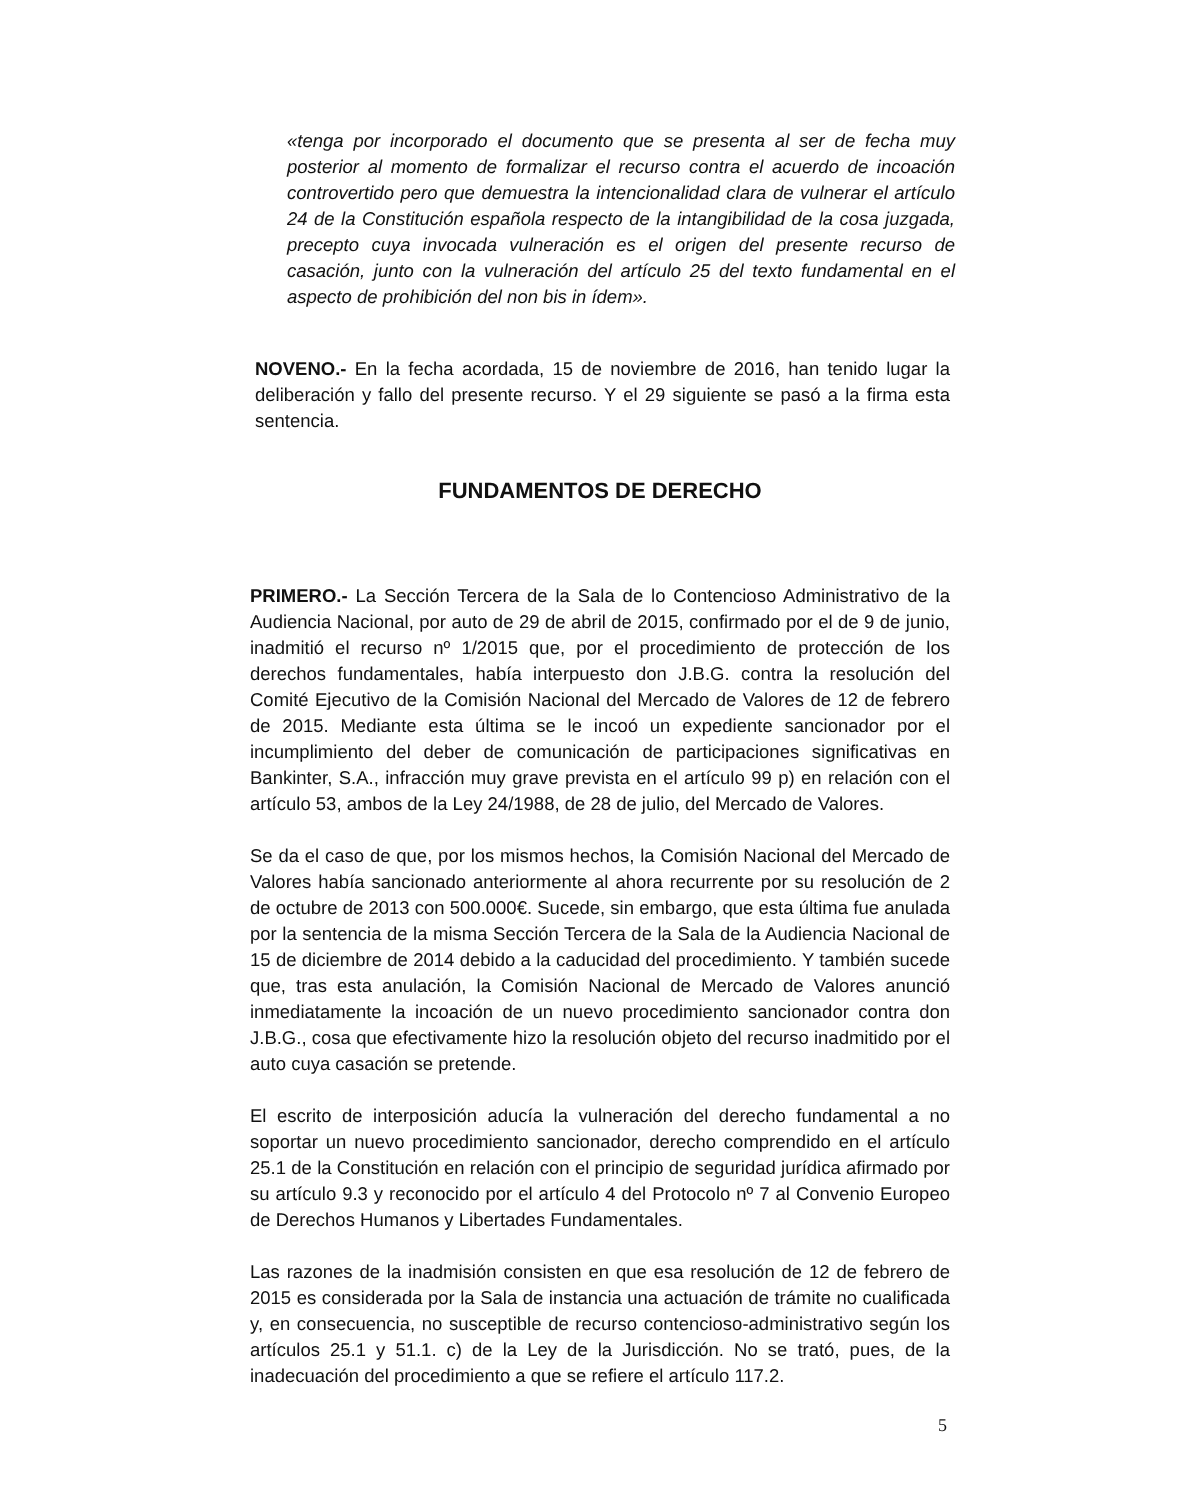«tenga por incorporado el documento que se presenta al ser de fecha muy posterior al momento de formalizar el recurso contra el acuerdo de incoación controvertido pero que demuestra la intencionalidad clara de vulnerar el artículo 24 de la Constitución española respecto de la intangibilidad de la cosa juzgada, precepto cuya invocada vulneración es el origen del presente recurso de casación, junto con la vulneración del artículo 25 del texto fundamental en el aspecto de prohibición del non bis in ídem».
NOVENO.- En la fecha acordada, 15 de noviembre de 2016, han tenido lugar la deliberación y fallo del presente recurso. Y el 29 siguiente se pasó a la firma esta sentencia.
FUNDAMENTOS DE DERECHO
PRIMERO.- La Sección Tercera de la Sala de lo Contencioso Administrativo de la Audiencia Nacional, por auto de 29 de abril de 2015, confirmado por el de 9 de junio, inadmitió el recurso nº 1/2015 que, por el procedimiento de protección de los derechos fundamentales, había interpuesto don J.B.G. contra la resolución del Comité Ejecutivo de la Comisión Nacional del Mercado de Valores de 12 de febrero de 2015. Mediante esta última se le incoó un expediente sancionador por el incumplimiento del deber de comunicación de participaciones significativas en Bankinter, S.A., infracción muy grave prevista en el artículo 99 p) en relación con el artículo 53, ambos de la Ley 24/1988, de 28 de julio, del Mercado de Valores.
Se da el caso de que, por los mismos hechos, la Comisión Nacional del Mercado de Valores había sancionado anteriormente al ahora recurrente por su resolución de 2 de octubre de 2013 con 500.000€. Sucede, sin embargo, que esta última fue anulada por la sentencia de la misma Sección Tercera de la Sala de la Audiencia Nacional de 15 de diciembre de 2014 debido a la caducidad del procedimiento. Y también sucede que, tras esta anulación, la Comisión Nacional de Mercado de Valores anunció inmediatamente la incoación de un nuevo procedimiento sancionador contra don J.B.G., cosa que efectivamente hizo la resolución objeto del recurso inadmitido por el auto cuya casación se pretende.
El escrito de interposición aducía la vulneración del derecho fundamental a no soportar un nuevo procedimiento sancionador, derecho comprendido en el artículo 25.1 de la Constitución en relación con el principio de seguridad jurídica afirmado por su artículo 9.3 y reconocido por el artículo 4 del Protocolo nº 7 al Convenio Europeo de Derechos Humanos y Libertades Fundamentales.
Las razones de la inadmisión consisten en que esa resolución de 12 de febrero de 2015 es considerada por la Sala de instancia una actuación de trámite no cualificada y, en consecuencia, no susceptible de recurso contencioso-administrativo según los artículos 25.1 y 51.1. c) de la Ley de la Jurisdicción. No se trató, pues, de la inadecuación del procedimiento a que se refiere el artículo 117.2.
5